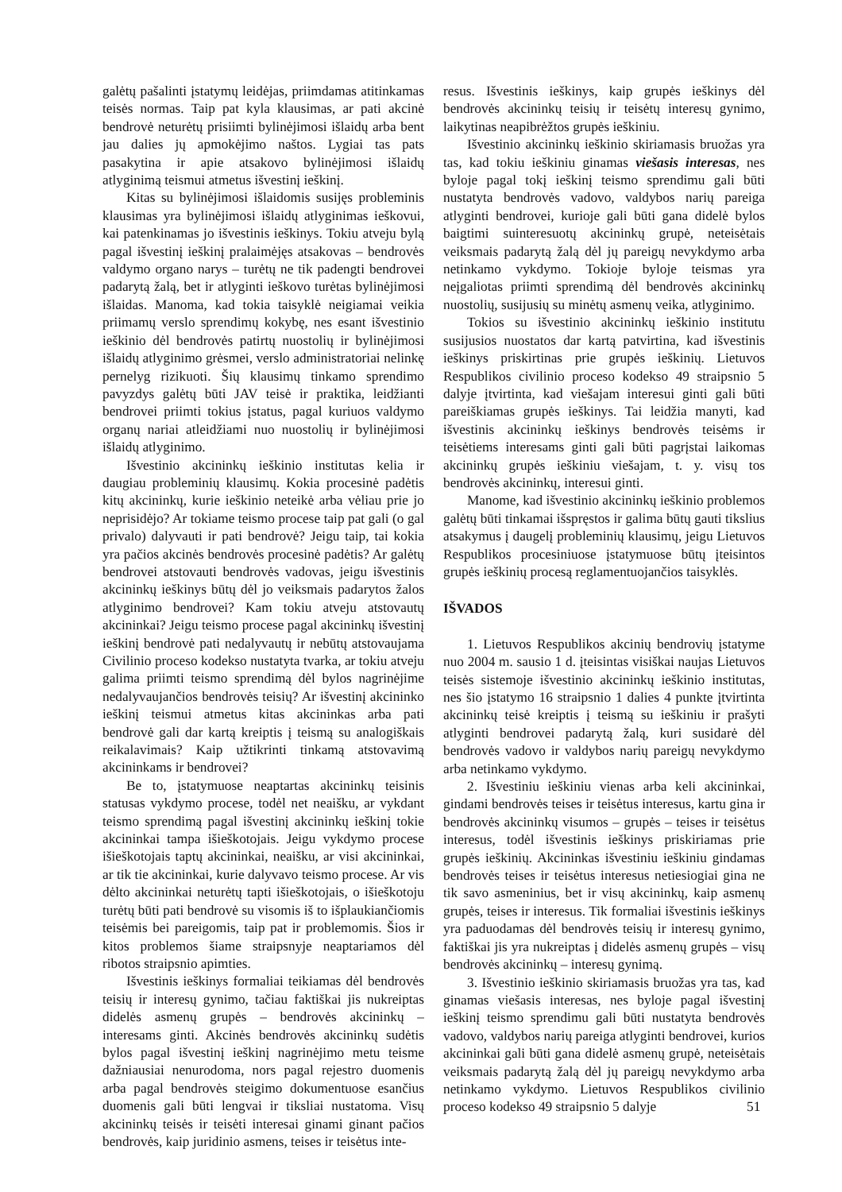galėtų pašalinti įstatymų leidėjas, priimdamas atitinkamas teisės normas. Taip pat kyla klausimas, ar pati akcinė bendrovė neturėtų prisiimti bylinėjimosi išlaidų arba bent jau dalies jų apmokėjimo naštos. Lygiai tas pats pasakytina ir apie atsakovo bylinėjimosi išlaidų atlyginimą teismui atmetus išvestinį ieškinį.
Kitas su bylinėjimosi išlaidomis susijęs probleminis klausimas yra bylinėjimosi išlaidų atlyginimas ieškovui, kai patenkinamas jo išvestinis ieškinys. Tokiu atveju bylą pagal išvestinį ieškinį pralaimėjęs atsakovas – bendrovės valdymo organo narys – turėtų ne tik padengti bendrovei padarytą žalą, bet ir atlyginti ieškovo turėtas bylinėjimosi išlaidas. Manoma, kad tokia taisyklė neigiamai veikia priimamų verslo sprendimų kokybę, nes esant išvestinio ieškinio dėl bendrovės patirtų nuostolių ir bylinėjimosi išlaidų atlyginimo grėsmei, verslo administratoriai nelinkę pernelyg rizikuoti. Šių klausimų tinkamo sprendimo pavyzdys galėtų būti JAV teisė ir praktika, leidžianti bendrovei priimti tokius įstatus, pagal kuriuos valdymo organų nariai atleidžiami nuo nuostolių ir bylinėjimosi išlaidų atlyginimo.
Išvestinio akcininkų ieškinio institutas kelia ir daugiau probleminių klausimų. Kokia procesinė padėtis kitų akcininkų, kurie ieškinio neteikė arba vėliau prie jo neprisidėjo? Ar tokiame teismo procese taip pat gali (o gal privalo) dalyvauti ir pati bendrovė? Jeigu taip, tai kokia yra pačios akcinės bendrovės procesinė padėtis? Ar galėtų bendrovei atstovauti bendrovės vadovas, jeigu išvestinis akcininkų ieškinys būtų dėl jo veiksmais padarytos žalos atlyginimo bendrovei? Kam tokiu atveju atstovautų akcininkai? Jeigu teismo procese pagal akcininkų išvestinį ieškinį bendrovė pati nedalyvautų ir nebūtų atstovaujama Civilinio proceso kodekso nustatyta tvarka, ar tokiu atveju galima priimti teismo sprendimą dėl bylos nagrinėjime nedalyvaujančios bendrovės teisių? Ar išvestinį akcininko ieškinį teismui atmetus kitas akcininkas arba pati bendrovė gali dar kartą kreiptis į teismą su analogiškais reikalavimais? Kaip užtikrinti tinkamą atstovavimą akcininkams ir bendrovei?
Be to, įstatymuose neaptartas akcininkų teisinis statusas vykdymo procese, todėl net neaišku, ar vykdant teismo sprendimą pagal išvestinį akcininkų ieškinį tokie akcininkai tampa išieškotojais. Jeigu vykdymo procese išieškotojais taptų akcininkai, neaišku, ar visi akcininkai, ar tik tie akcininkai, kurie dalyvavo teismo procese. Ar vis dėlto akcininkai neturėtų tapti išieškotojais, o išieškotoju turėtų būti pati bendrovė su visomis iš to išplaukiančiomis teisėmis bei pareigomis, taip pat ir problemomis. Šios ir kitos problemos šiame straipsnyje neaptariamos dėl ribotos straipsnio apimties.
Išvestinis ieškinys formaliai teikiamas dėl bendrovės teisių ir interesų gynimo, tačiau faktiškai jis nukreiptas didelės asmenų grupės – bendrovės akcininkų – interesams ginti. Akcinės bendrovės akcininkų sudėtis bylos pagal išvestinį ieškinį nagrinėjimo metu teisme dažniausiai nenurodoma, nors pagal rejestro duomenis arba pagal bendrovės steigimo dokumentuose esančius duomenis gali būti lengvai ir tiksliai nustatoma. Visų akcininkų teisės ir teisėti interesai ginami ginant pačios bendrovės, kaip juridinio asmens, teises ir teisėtus inte-
resus. Išvestinis ieškinys, kaip grupės ieškinys dėl bendrovės akcininkų teisių ir teisėtų interesų gynimo, laikytinas neapibrėžtos grupės ieškiniu.
Išvestinio akcininkų ieškinio skiriamasis bruožas yra tas, kad tokiu ieškiniu ginamas viešasis interesas, nes byloje pagal tokį ieškinį teismo sprendimu gali būti nustatyta bendrovės vadovo, valdybos narių pareiga atlyginti bendrovei, kurioje gali būti gana didelė bylos baigtimi suinteresuotų akcininkų grupė, neteisėtais veiksmais padarytą žalą dėl jų pareigų nevykdymo arba netinkamo vykdymo. Tokioje byloje teismas yra neįgaliotas priimti sprendimą dėl bendrovės akcininkų nuostolių, susijusių su minėtų asmenų veika, atlyginimo.
Tokios su išvestinio akcininkų ieškinio institutu susijusios nuostatos dar kartą patvirtina, kad išvestinis ieškinys priskirtinas prie grupės ieškinių. Lietuvos Respublikos civilinio proceso kodekso 49 straipsnio 5 dalyje įtvirtinta, kad viešajam interesui ginti gali būti pareiškiamas grupės ieškinys. Tai leidžia manyti, kad išvestinis akcininkų ieškinys bendrovės teisėms ir teisėtiems interesams ginti gali būti pagrįstai laikomas akcininkų grupės ieškiniu viešajam, t. y. visų tos bendrovės akcininkų, interesui ginti.
Manome, kad išvestinio akcininkų ieškinio problemos galėtų būti tinkamai išspręstos ir galima būtų gauti tikslius atsakymus į daugelį probleminių klausimų, jeigu Lietuvos Respublikos procesiniuose įstatymuose būtų įteisintos grupės ieškinių procesą reglamentuojančios taisyklės.
IŠVADOS
1. Lietuvos Respublikos akcinių bendrovių įstatyme nuo 2004 m. sausio 1 d. įteisintas visiškai naujas Lietuvos teisės sistemoje išvestinio akcininkų ieškinio institutas, nes šio įstatymo 16 straipsnio 1 dalies 4 punkte įtvirtinta akcininkų teisė kreiptis į teismą su ieškiniu ir prašyti atlyginti bendrovei padarytą žalą, kuri susidarė dėl bendrovės vadovo ir valdybos narių pareigų nevykdymo arba netinkamo vykdymo.
2. Išvestiniu ieškiniu vienas arba keli akcininkai, gindami bendrovės teises ir teisėtus interesus, kartu gina ir bendrovės akcininkų visumos – grupės – teises ir teisėtus interesus, todėl išvestinis ieškinys priskiriamas prie grupės ieškinių. Akcininkas išvestiniu ieškiniu gindamas bendrovės teises ir teisėtus interesus netiesiogiai gina ne tik savo asmeninius, bet ir visų akcininkų, kaip asmenų grupės, teises ir interesus. Tik formaliai išvestinis ieškinys yra paduodamas dėl bendrovės teisių ir interesų gynimo, faktiškai jis yra nukreiptas į didelės asmenų grupės – visų bendrovės akcininkų – interesų gynimą.
3. Išvestinio ieškinio skiriamasis bruožas yra tas, kad ginamas viešasis interesas, nes byloje pagal išvestinį ieškinį teismo sprendimu gali būti nustatyta bendrovės vadovo, valdybos narių pareiga atlyginti bendrovei, kurios akcininkai gali būti gana didelė asmenų grupė, neteisėtais veiksmais padarytą žalą dėl jų pareigų nevykdymo arba netinkamo vykdymo. Lietuvos Respublikos civilinio proceso kodekso 49 straipsnio 5 dalyje
51